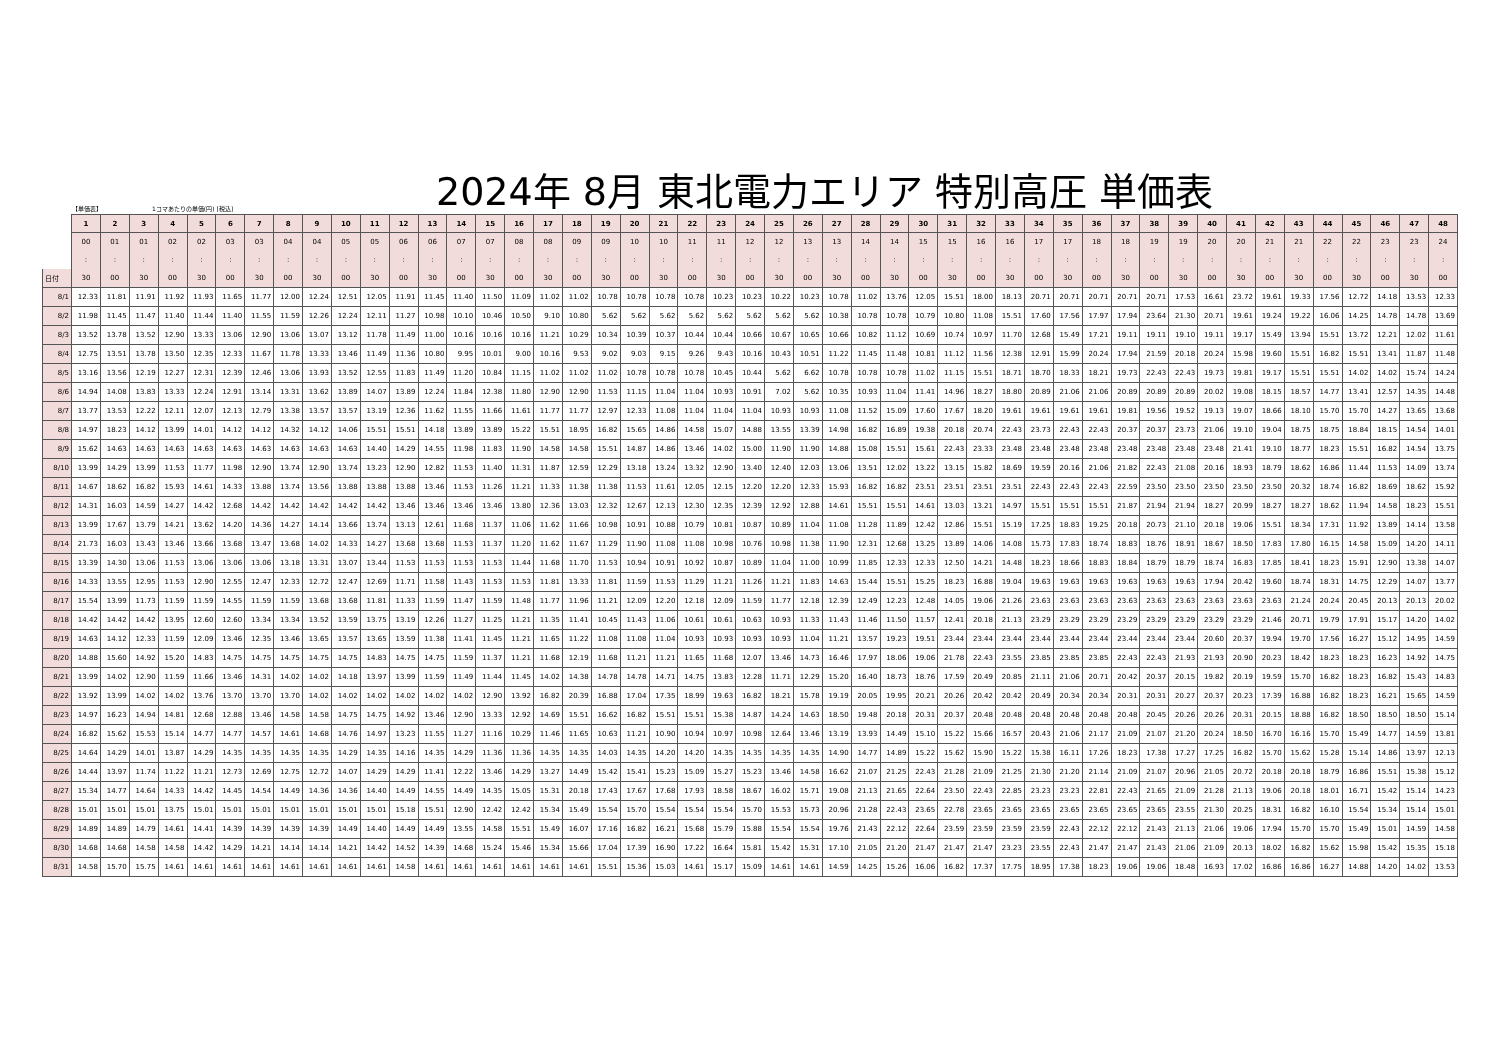【単価表】 1コマあたりの単価(円) [税込]
2024年 8月 東北電力エリア 特別高圧 単価表
| | 1 | 2 | 3 | 4 | 5 | 6 | 7 | 8 | 9 | 10 | 11 | 12 | 13 | 14 | 15 | 16 | 17 | 18 | 19 | 20 | 21 | 22 | 23 | 24 | 25 | 26 | 27 | 28 | 29 | 30 | 31 | 32 | 33 | 34 | 35 | 36 | 37 | 38 | 39 | 40 | 41 | 42 | 43 | 44 | 45 | 46 | 47 | 48 |
| --- | --- | --- | --- | --- | --- | --- | --- | --- | --- | --- | --- | --- | --- | --- | --- | --- | --- | --- | --- | --- | --- | --- | --- | --- | --- | --- | --- | --- | --- | --- | --- | --- | --- | --- | --- | --- | --- | --- | --- | --- | --- | --- | --- | --- | --- | --- | --- | --- |
| | 00 | 01 | 01 | 02 | 02 | 03 | 03 | 04 | 04 | 05 | 05 | 06 | 06 | 07 | 07 | 08 | 08 | 09 | 09 | 10 | 10 | 11 | 11 | 12 | 12 | 13 | 13 | 14 | 14 | 15 | 15 | 16 | 16 | 17 | 17 | 18 | 18 | 19 | 19 | 20 | 20 | 21 | 21 | 22 | 22 | 23 | 23 | 24 |
| | : | : | : | : | : | : | : | : | : | : | : | : | : | : | : | : | : | : | : | : | : | : | : | : | : | : | : | : | : | : | : | : | : | : | : | : | : | : | : | : | : | : | : | : | : | : | : | : |
| 日付 | 30 | 00 | 30 | 00 | 30 | 00 | 30 | 00 | 30 | 00 | 30 | 00 | 30 | 00 | 30 | 00 | 30 | 00 | 30 | 00 | 30 | 00 | 30 | 00 | 30 | 00 | 30 | 00 | 30 | 00 | 30 | 00 | 30 | 00 | 30 | 00 | 30 | 00 | 30 | 00 | 30 | 00 | 30 | 00 | 30 | 00 | 30 | 00 |
| 8/1 | 12.33 | 11.81 | 11.91 | 11.92 | 11.93 | 11.65 | 11.77 | 12.00 | 12.24 | 12.51 | 12.05 | 11.91 | 11.45 | 11.40 | 11.50 | 11.09 | 11.02 | 11.02 | 10.78 | 10.78 | 10.78 | 10.78 | 10.23 | 10.23 | 10.22 | 10.23 | 10.78 | 11.02 | 13.76 | 12.05 | 15.51 | 18.00 | 18.13 | 20.71 | 20.71 | 20.71 | 20.71 | 20.71 | 17.53 | 16.61 | 23.72 | 19.61 | 19.33 | 17.56 | 12.72 | 14.18 | 13.53 | 12.33 |
| 8/2 | 11.98 | 11.45 | 11.47 | 11.40 | 11.44 | 11.40 | 11.55 | 11.59 | 12.26 | 12.24 | 12.11 | 11.27 | 10.98 | 10.10 | 10.46 | 10.50 | 9.10 | 10.80 | 5.62 | 5.62 | 5.62 | 5.62 | 5.62 | 5.62 | 5.62 | 5.62 | 10.38 | 10.78 | 10.78 | 10.79 | 10.80 | 11.08 | 15.51 | 17.60 | 17.56 | 17.97 | 17.94 | 23.64 | 21.30 | 20.71 | 19.61 | 19.24 | 19.22 | 16.06 | 14.25 | 14.78 | 14.78 | 13.69 |
| 8/3 | 13.52 | 13.78 | 13.52 | 12.90 | 13.33 | 13.06 | 12.90 | 13.06 | 13.07 | 13.12 | 11.78 | 11.49 | 11.00 | 10.16 | 10.16 | 10.16 | 11.21 | 10.29 | 10.34 | 10.39 | 10.37 | 10.44 | 10.44 | 10.66 | 10.67 | 10.65 | 10.66 | 10.82 | 11.12 | 10.69 | 10.74 | 10.97 | 11.70 | 12.68 | 15.49 | 17.21 | 19.11 | 19.11 | 19.10 | 19.11 | 19.17 | 15.49 | 13.94 | 15.51 | 13.72 | 12.21 | 12.02 | 11.61 |
| 8/4 | 12.75 | 13.51 | 13.78 | 13.50 | 12.35 | 12.33 | 11.67 | 11.78 | 13.33 | 13.46 | 11.49 | 11.36 | 10.80 | 9.95 | 10.01 | 9.00 | 10.16 | 9.53 | 9.02 | 9.03 | 9.15 | 9.26 | 9.43 | 10.16 | 10.43 | 10.51 | 11.22 | 11.45 | 11.48 | 10.81 | 11.12 | 11.56 | 12.38 | 12.91 | 15.99 | 20.24 | 17.94 | 21.59 | 20.18 | 20.24 | 15.98 | 19.60 | 15.51 | 16.82 | 15.51 | 13.41 | 11.87 | 11.48 |
| 8/5 | 13.16 | 13.56 | 12.19 | 12.27 | 12.31 | 12.39 | 12.46 | 13.06 | 13.93 | 13.52 | 12.55 | 11.83 | 11.49 | 11.20 | 10.84 | 11.15 | 11.02 | 11.02 | 11.02 | 10.78 | 10.78 | 10.78 | 10.45 | 10.44 | 5.62 | 6.62 | 10.78 | 10.78 | 10.78 | 11.02 | 11.15 | 15.51 | 18.71 | 18.70 | 18.33 | 18.21 | 19.73 | 22.43 | 22.43 | 19.73 | 19.81 | 19.17 | 15.51 | 15.51 | 14.02 | 14.02 | 15.74 | 14.24 |
| 8/6 | 14.94 | 14.08 | 13.83 | 13.33 | 12.24 | 12.91 | 13.14 | 13.31 | 13.62 | 13.89 | 14.07 | 13.89 | 12.24 | 11.84 | 12.38 | 11.80 | 12.90 | 12.90 | 11.53 | 11.15 | 11.04 | 11.04 | 10.93 | 10.91 | 7.02 | 5.62 | 10.35 | 10.93 | 11.04 | 11.41 | 14.96 | 18.27 | 18.80 | 20.89 | 21.06 | 21.06 | 20.89 | 20.89 | 20.89 | 20.02 | 19.08 | 18.15 | 18.57 | 14.77 | 13.41 | 12.57 | 14.35 | 14.48 |
| 8/7 | 13.77 | 13.53 | 12.22 | 12.11 | 12.07 | 12.13 | 12.79 | 13.38 | 13.57 | 13.57 | 13.19 | 12.36 | 11.62 | 11.55 | 11.66 | 11.61 | 11.77 | 11.77 | 12.97 | 12.33 | 11.08 | 11.04 | 11.04 | 11.04 | 10.93 | 10.93 | 11.08 | 11.52 | 15.09 | 17.60 | 17.67 | 18.20 | 19.61 | 19.61 | 19.61 | 19.61 | 19.81 | 19.56 | 19.52 | 19.13 | 19.07 | 18.66 | 18.10 | 15.70 | 15.70 | 14.27 | 13.65 | 13.68 |
| 8/8 | 14.97 | 18.23 | 14.12 | 13.99 | 14.01 | 14.12 | 14.12 | 14.32 | 14.12 | 14.06 | 15.51 | 15.51 | 14.18 | 13.89 | 13.89 | 15.22 | 15.51 | 18.95 | 16.82 | 15.65 | 14.86 | 14.58 | 15.07 | 14.88 | 13.55 | 13.39 | 14.98 | 16.82 | 16.89 | 19.38 | 20.18 | 20.74 | 22.43 | 23.73 | 22.43 | 22.43 | 20.37 | 20.37 | 23.73 | 21.06 | 19.10 | 19.04 | 18.75 | 18.75 | 18.84 | 18.15 | 14.54 | 14.01 |
| 8/9 | 15.62 | 14.63 | 14.63 | 14.63 | 14.63 | 14.63 | 14.63 | 14.63 | 14.63 | 14.63 | 14.40 | 14.29 | 14.55 | 11.98 | 11.83 | 11.90 | 14.58 | 14.58 | 15.51 | 14.87 | 14.86 | 13.46 | 14.02 | 15.00 | 11.90 | 11.90 | 14.88 | 15.08 | 15.51 | 15.61 | 22.43 | 23.33 | 23.48 | 23.48 | 23.48 | 23.48 | 23.48 | 23.48 | 23.48 | 23.48 | 21.41 | 19.10 | 18.77 | 18.23 | 15.51 | 16.82 | 14.54 | 13.75 |
| 8/10 | 13.99 | 14.29 | 13.99 | 11.53 | 11.77 | 11.98 | 12.90 | 13.74 | 12.90 | 13.74 | 13.23 | 12.90 | 12.82 | 11.53 | 11.40 | 11.31 | 11.87 | 12.59 | 12.29 | 13.18 | 13.24 | 13.32 | 12.90 | 13.40 | 12.40 | 12.03 | 13.06 | 13.51 | 12.02 | 13.22 | 13.15 | 15.82 | 18.69 | 19.59 | 20.16 | 21.06 | 21.82 | 22.43 | 21.08 | 20.16 | 18.93 | 18.79 | 18.62 | 16.86 | 11.44 | 11.53 | 14.09 | 13.74 |
| 8/11 | 14.67 | 18.62 | 16.82 | 15.93 | 14.61 | 14.33 | 13.88 | 13.74 | 13.56 | 13.88 | 13.88 | 13.88 | 13.46 | 11.53 | 11.26 | 11.21 | 11.33 | 11.38 | 11.38 | 11.53 | 11.61 | 12.05 | 12.15 | 12.20 | 12.20 | 12.33 | 15.93 | 16.82 | 16.82 | 23.51 | 23.51 | 23.51 | 23.51 | 22.43 | 22.43 | 22.43 | 22.59 | 23.50 | 23.50 | 23.50 | 23.50 | 23.50 | 20.32 | 18.74 | 16.82 | 18.69 | 18.62 | 15.92 |
| 8/12 | 14.31 | 16.03 | 14.59 | 14.27 | 14.42 | 12.68 | 14.42 | 14.42 | 14.42 | 14.42 | 14.42 | 13.46 | 13.46 | 13.46 | 13.46 | 13.80 | 12.36 | 13.03 | 12.32 | 12.67 | 12.13 | 12.30 | 12.35 | 12.39 | 12.92 | 12.88 | 14.61 | 15.51 | 15.51 | 14.61 | 13.03 | 13.21 | 14.97 | 15.51 | 15.51 | 15.51 | 21.87 | 21.94 | 21.94 | 18.27 | 20.99 | 18.27 | 18.27 | 18.62 | 11.94 | 14.58 | 18.23 | 15.51 |
| 8/13 | 13.99 | 17.67 | 13.79 | 14.21 | 13.62 | 14.20 | 14.36 | 14.27 | 14.14 | 13.66 | 13.74 | 13.13 | 12.61 | 11.68 | 11.37 | 11.06 | 11.62 | 11.66 | 10.98 | 10.91 | 10.88 | 10.79 | 10.81 | 10.87 | 10.89 | 11.04 | 11.08 | 11.28 | 11.89 | 12.42 | 12.86 | 15.51 | 15.19 | 17.25 | 18.83 | 19.25 | 20.18 | 20.73 | 21.10 | 20.18 | 19.06 | 15.51 | 18.34 | 17.31 | 11.92 | 13.89 | 14.14 | 13.58 |
| 8/14 | 21.73 | 16.03 | 13.43 | 13.46 | 13.66 | 13.68 | 13.47 | 13.68 | 14.02 | 14.33 | 14.27 | 13.68 | 13.68 | 11.53 | 11.37 | 11.20 | 11.62 | 11.67 | 11.29 | 11.90 | 11.08 | 11.08 | 10.98 | 10.76 | 10.98 | 11.38 | 11.90 | 12.31 | 12.68 | 13.25 | 13.89 | 14.06 | 14.08 | 15.73 | 17.83 | 18.74 | 18.83 | 18.76 | 18.91 | 18.67 | 18.50 | 17.83 | 17.80 | 16.15 | 14.58 | 15.09 | 14.20 | 14.11 |
| 8/15 | 13.39 | 14.30 | 13.06 | 11.53 | 13.06 | 13.06 | 13.06 | 13.18 | 13.31 | 13.07 | 13.44 | 11.53 | 11.53 | 11.53 | 11.53 | 11.44 | 11.68 | 11.70 | 11.53 | 10.94 | 10.91 | 10.92 | 10.87 | 10.89 | 11.04 | 11.00 | 10.99 | 11.85 | 12.33 | 12.33 | 12.50 | 14.21 | 14.48 | 18.23 | 18.66 | 18.83 | 18.84 | 18.79 | 18.79 | 18.74 | 16.83 | 17.85 | 18.41 | 18.23 | 15.91 | 12.90 | 13.38 | 14.07 |
| 8/16 | 14.33 | 13.55 | 12.95 | 11.53 | 12.90 | 12.55 | 12.47 | 12.33 | 12.72 | 12.47 | 12.69 | 11.71 | 11.58 | 11.43 | 11.53 | 11.53 | 11.81 | 13.33 | 11.81 | 11.59 | 11.53 | 11.29 | 11.21 | 11.26 | 11.21 | 11.83 | 14.63 | 15.44 | 15.51 | 15.25 | 18.23 | 16.88 | 19.04 | 19.63 | 19.63 | 19.63 | 19.63 | 19.63 | 19.63 | 17.94 | 20.42 | 19.60 | 18.74 | 18.31 | 14.75 | 12.29 | 14.07 | 13.77 |
| 8/17 | 15.54 | 13.99 | 11.73 | 11.59 | 11.59 | 14.55 | 11.59 | 11.59 | 13.68 | 13.68 | 11.81 | 11.33 | 11.59 | 11.47 | 11.59 | 11.48 | 11.77 | 11.96 | 11.21 | 12.09 | 12.20 | 12.18 | 12.09 | 11.59 | 11.77 | 12.18 | 12.39 | 12.49 | 12.23 | 12.48 | 14.05 | 19.06 | 21.26 | 23.63 | 23.63 | 23.63 | 23.63 | 23.63 | 23.63 | 23.63 | 23.63 | 23.63 | 21.24 | 20.24 | 20.45 | 20.13 | 20.13 | 20.02 |
| 8/18 | 14.42 | 14.42 | 14.42 | 13.95 | 12.60 | 12.60 | 13.34 | 13.34 | 13.52 | 13.59 | 13.75 | 13.19 | 12.26 | 11.27 | 11.25 | 11.21 | 11.35 | 11.41 | 10.45 | 11.43 | 11.06 | 10.61 | 10.61 | 10.63 | 10.93 | 11.33 | 11.43 | 11.46 | 11.50 | 11.57 | 12.41 | 20.18 | 21.13 | 23.29 | 23.29 | 23.29 | 23.29 | 23.29 | 23.29 | 23.29 | 23.29 | 21.46 | 20.71 | 19.79 | 17.91 | 15.17 | 14.20 | 14.02 |
| 8/19 | 14.63 | 14.12 | 12.33 | 11.59 | 12.09 | 13.46 | 12.35 | 13.46 | 13.65 | 13.57 | 13.65 | 13.59 | 11.38 | 11.41 | 11.45 | 11.21 | 11.65 | 11.22 | 11.08 | 11.08 | 11.04 | 10.93 | 10.93 | 10.93 | 10.93 | 11.04 | 11.21 | 13.57 | 19.23 | 19.51 | 23.44 | 23.44 | 23.44 | 23.44 | 23.44 | 23.44 | 23.44 | 23.44 | 23.44 | 20.60 | 20.37 | 19.94 | 19.70 | 17.56 | 16.27 | 15.12 | 14.95 | 14.59 |
| 8/20 | 14.88 | 15.60 | 14.92 | 15.20 | 14.83 | 14.75 | 14.75 | 14.75 | 14.75 | 14.75 | 14.83 | 14.75 | 14.75 | 11.59 | 11.37 | 11.21 | 11.68 | 12.19 | 11.68 | 11.21 | 11.21 | 11.65 | 11.68 | 12.07 | 13.46 | 14.73 | 16.46 | 17.97 | 18.06 | 19.06 | 21.78 | 22.43 | 23.55 | 23.85 | 23.85 | 23.85 | 22.43 | 22.43 | 21.93 | 21.93 | 20.90 | 20.23 | 18.42 | 18.23 | 18.23 | 16.23 | 14.92 | 14.75 |
| 8/21 | 13.99 | 14.02 | 12.90 | 11.59 | 11.66 | 13.46 | 14.31 | 14.02 | 14.02 | 14.18 | 13.97 | 13.99 | 11.59 | 11.49 | 11.44 | 11.45 | 14.02 | 14.38 | 14.78 | 14.78 | 14.71 | 14.75 | 13.83 | 12.28 | 11.71 | 12.29 | 15.20 | 16.40 | 18.73 | 18.76 | 17.59 | 20.49 | 20.85 | 21.11 | 21.06 | 20.71 | 20.42 | 20.37 | 20.15 | 19.82 | 20.19 | 19.59 | 15.70 | 16.82 | 18.23 | 16.82 | 15.43 | 14.83 |
| 8/22 | 13.92 | 13.99 | 14.02 | 14.02 | 13.76 | 13.70 | 13.70 | 13.70 | 14.02 | 14.02 | 14.02 | 14.02 | 14.02 | 14.02 | 12.90 | 13.92 | 16.82 | 20.39 | 16.88 | 17.04 | 17.35 | 18.99 | 19.63 | 16.82 | 18.21 | 15.78 | 19.19 | 20.05 | 19.95 | 20.21 | 20.26 | 20.42 | 20.42 | 20.49 | 20.34 | 20.34 | 20.31 | 20.31 | 20.27 | 20.37 | 20.23 | 17.39 | 16.88 | 16.82 | 18.23 | 16.21 | 15.65 | 14.59 |
| 8/23 | 14.97 | 16.23 | 14.94 | 14.81 | 12.68 | 12.88 | 13.46 | 14.58 | 14.58 | 14.75 | 14.75 | 14.92 | 13.46 | 12.90 | 13.33 | 12.92 | 14.69 | 15.51 | 16.62 | 16.82 | 15.51 | 15.51 | 15.38 | 14.87 | 14.24 | 14.63 | 18.50 | 19.48 | 20.18 | 20.31 | 20.37 | 20.48 | 20.48 | 20.48 | 20.48 | 20.48 | 20.48 | 20.45 | 20.26 | 20.26 | 20.31 | 20.15 | 18.88 | 16.82 | 18.50 | 18.50 | 18.50 | 15.14 |
| 8/24 | 16.82 | 15.62 | 15.53 | 15.14 | 14.77 | 14.77 | 14.57 | 14.61 | 14.68 | 14.76 | 14.97 | 13.23 | 11.55 | 11.27 | 11.16 | 10.29 | 11.46 | 11.65 | 10.63 | 11.21 | 10.90 | 10.94 | 10.97 | 10.98 | 12.64 | 13.46 | 13.19 | 13.93 | 14.49 | 15.10 | 15.22 | 15.66 | 16.57 | 20.43 | 21.06 | 21.17 | 21.09 | 21.07 | 21.20 | 20.24 | 18.50 | 16.70 | 16.16 | 15.70 | 15.49 | 14.77 | 14.59 | 13.81 |
| 8/25 | 14.64 | 14.29 | 14.01 | 13.87 | 14.29 | 14.35 | 14.35 | 14.35 | 14.35 | 14.29 | 14.35 | 14.16 | 14.35 | 14.29 | 11.36 | 11.36 | 14.35 | 14.35 | 14.03 | 14.35 | 14.20 | 14.20 | 14.35 | 14.35 | 14.35 | 14.35 | 14.90 | 14.77 | 14.89 | 15.22 | 15.62 | 15.90 | 15.22 | 15.38 | 16.11 | 17.26 | 18.23 | 17.38 | 17.27 | 17.25 | 16.82 | 15.70 | 15.62 | 15.28 | 15.14 | 14.86 | 13.97 | 12.13 |
| 8/26 | 14.44 | 13.97 | 11.74 | 11.22 | 11.21 | 12.73 | 12.69 | 12.75 | 12.72 | 14.07 | 14.29 | 14.29 | 11.41 | 12.22 | 13.46 | 14.29 | 13.27 | 14.49 | 15.42 | 15.41 | 15.23 | 15.09 | 15.27 | 15.23 | 13.46 | 14.58 | 16.62 | 21.07 | 21.25 | 22.43 | 21.28 | 21.09 | 21.25 | 21.30 | 21.20 | 21.14 | 21.09 | 21.07 | 20.96 | 21.05 | 20.72 | 20.18 | 20.18 | 18.79 | 16.86 | 15.51 | 15.38 | 15.12 |
| 8/27 | 15.34 | 14.77 | 14.64 | 14.33 | 14.42 | 14.45 | 14.54 | 14.49 | 14.36 | 14.36 | 14.40 | 14.49 | 14.55 | 14.49 | 14.35 | 15.05 | 15.31 | 20.18 | 17.43 | 17.67 | 17.68 | 17.93 | 18.58 | 18.67 | 16.02 | 15.71 | 19.08 | 21.13 | 21.65 | 22.64 | 23.50 | 22.43 | 22.85 | 23.23 | 23.23 | 22.81 | 22.43 | 21.65 | 21.09 | 21.28 | 21.13 | 19.06 | 20.18 | 18.01 | 16.71 | 15.42 | 15.14 | 14.23 |
| 8/28 | 15.01 | 15.01 | 15.01 | 13.75 | 15.01 | 15.01 | 15.01 | 15.01 | 15.01 | 15.01 | 15.01 | 15.18 | 15.51 | 12.90 | 12.42 | 12.42 | 15.34 | 15.49 | 15.54 | 15.70 | 15.54 | 15.54 | 15.54 | 15.70 | 15.53 | 15.73 | 20.96 | 21.28 | 22.43 | 23.65 | 22.78 | 23.65 | 23.65 | 23.65 | 23.65 | 23.65 | 23.65 | 23.65 | 23.55 | 21.30 | 20.25 | 18.31 | 16.82 | 16.10 | 15.54 | 15.34 | 15.14 | 15.01 |
| 8/29 | 14.89 | 14.89 | 14.79 | 14.61 | 14.41 | 14.39 | 14.39 | 14.39 | 14.39 | 14.49 | 14.40 | 14.49 | 14.49 | 13.55 | 14.58 | 15.51 | 15.49 | 16.07 | 17.16 | 16.82 | 16.21 | 15.68 | 15.79 | 15.88 | 15.54 | 15.54 | 19.76 | 21.43 | 22.12 | 22.64 | 23.59 | 23.59 | 23.59 | 23.59 | 22.43 | 22.12 | 22.12 | 21.43 | 21.13 | 21.06 | 19.06 | 17.94 | 15.70 | 15.70 | 15.49 | 15.01 | 14.59 | 14.58 |
| 8/30 | 14.68 | 14.68 | 14.58 | 14.58 | 14.42 | 14.29 | 14.21 | 14.14 | 14.14 | 14.21 | 14.42 | 14.52 | 14.39 | 14.68 | 15.24 | 15.46 | 15.34 | 15.66 | 17.04 | 17.39 | 16.90 | 17.22 | 16.64 | 15.81 | 15.42 | 15.31 | 17.10 | 21.05 | 21.20 | 21.47 | 21.47 | 21.47 | 23.23 | 23.55 | 22.43 | 21.47 | 21.47 | 21.43 | 21.06 | 21.09 | 20.13 | 18.02 | 16.82 | 15.62 | 15.98 | 15.42 | 15.35 | 15.18 |
| 8/31 | 14.58 | 15.70 | 15.75 | 14.61 | 14.61 | 14.61 | 14.61 | 14.61 | 14.61 | 14.61 | 14.61 | 14.58 | 14.61 | 14.61 | 14.61 | 14.61 | 14.61 | 14.61 | 15.51 | 15.36 | 15.03 | 14.61 | 15.17 | 15.09 | 14.61 | 14.61 | 14.59 | 14.25 | 15.26 | 16.06 | 16.82 | 17.37 | 17.75 | 18.95 | 17.38 | 18.23 | 19.06 | 19.06 | 18.48 | 16.93 | 17.02 | 16.86 | 16.86 | 16.27 | 14.88 | 14.20 | 14.02 | 13.53 |